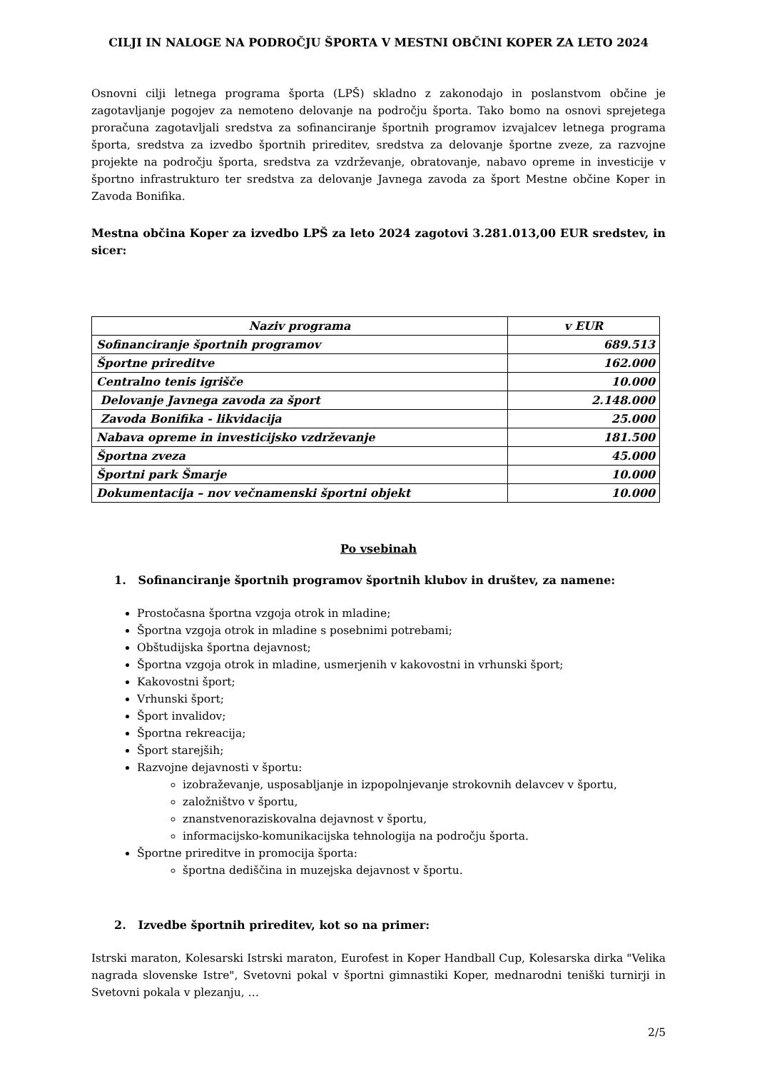CILJI IN NALOGE NA PODROČJU ŠPORTA V MESTNI OBČINI KOPER ZA LETO 2024
Osnovni cilji letnega programa športa (LPŠ) skladno z zakonodajo in poslanstvom občine je zagotavljanje pogojev za nemoteno delovanje na področju športa. Tako bomo na osnovi sprejetega proračuna zagotavljali sredstva za sofinanciranje športnih programov izvajalcev letnega programa športa, sredstva za izvedbo športnih prireditev, sredstva za delovanje športne zveze, za razvojne projekte na področju športa, sredstva za vzdrževanje, obratovanje, nabavo opreme in investicije v športno infrastrukturo ter sredstva za delovanje Javnega zavoda za šport Mestne občine Koper in Zavoda Bonifika.
Mestna občina Koper za izvedbo LPŠ za leto 2024 zagotovi 3.281.013,00 EUR sredstev, in sicer:
| Naziv programa | v EUR |
| --- | --- |
| Sofinanciranje športnih programov | 689.513 |
| Športne prireditve | 162.000 |
| Centralno tenis igrišče | 10.000 |
| Delovanje Javnega zavoda za šport | 2.148.000 |
| Zavoda Bonifika - likvidacija | 25.000 |
| Nabava opreme in investicijsko vzdrževanje | 181.500 |
| Športna zveza | 45.000 |
| Športni park Šmarje | 10.000 |
| Dokumentacija – nov večnamenski športni objekt | 10.000 |
Po vsebinah
1. Sofinanciranje športnih programov športnih klubov in društev, za namene:
Prostočasna športna vzgoja otrok in mladine;
Športna vzgoja otrok in mladine s posebnimi potrebami;
Obštudijska športna dejavnost;
Športna vzgoja otrok in mladine, usmerjenih v kakovostni in vrhunski šport;
Kakovostni šport;
Vrhunski šport;
Šport invalidov;
Športna rekreacija;
Šport starejših;
Razvojne dejavnosti v športu:
izobraževanje, usposabljanje in izpopolnjevanje strokovnih delavcev v športu,
založništvo v športu,
znanstvenoraziskovalna dejavnost v športu,
informacijsko-komunikacijska tehnologija na področju športa.
Športne prireditve in promocija športa:
športna dediščina in muzejska dejavnost v športu.
2. Izvedbe športnih prireditev, kot so na primer:
Istrski maraton, Kolesarski Istrski maraton, Eurofest in Koper Handball Cup, Kolesarska dirka "Velika nagrada slovenske Istre", Svetovni pokal v športni gimnastiki Koper, mednarodni teniški turnirji in Svetovni pokala v plezanju, …
2/5